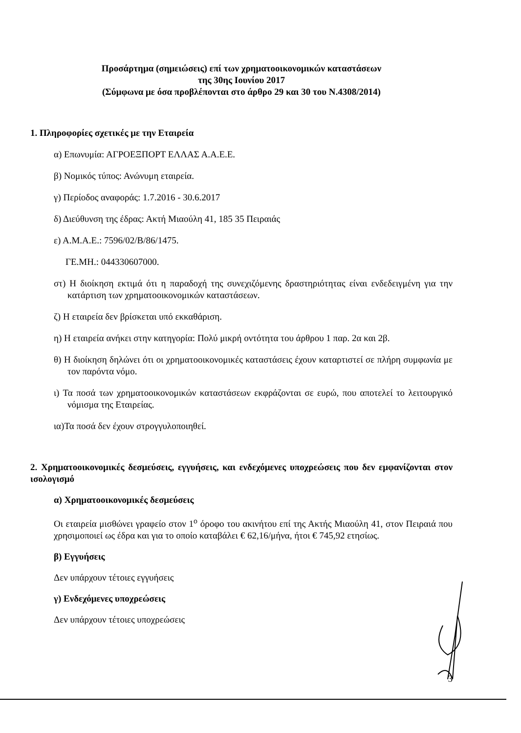Προσάρτημα (σημειώσεις) επί των χρηματοοικονομικών καταστάσεων
της 30ης Ιουνίου 2017
(Σύμφωνα με όσα προβλέπονται στο άρθρο 29 και 30 του Ν.4308/2014)
1. Πληροφορίες σχετικές με την Εταιρεία
α) Επωνυμία: ΑΓΡΟΕΞΠΟΡΤ ΕΛΛΑΣ Α.Α.Ε.Ε.
β) Νομικός τύπος: Ανώνυμη εταιρεία.
γ) Περίοδος αναφοράς: 1.7.2016 - 30.6.2017
δ) Διεύθυνση της έδρας: Ακτή Μιαούλη 41, 185 35 Πειραιάς
ε) Α.Μ.Α.Ε.: 7596/02/Β/86/1475.
ΓΕ.ΜΗ.: 044330607000.
στ) Η διοίκηση εκτιμά ότι η παραδοχή της συνεχιζόμενης δραστηριότητας είναι ενδεδειγμένη για την κατάρτιση των χρηματοοικονομικών καταστάσεων.
ζ) Η εταιρεία δεν βρίσκεται υπό εκκαθάριση.
η) Η εταιρεία ανήκει στην κατηγορία: Πολύ μικρή οντότητα του άρθρου 1 παρ. 2α και 2β.
θ) Η διοίκηση δηλώνει ότι οι χρηματοοικονομικές καταστάσεις έχουν καταρτιστεί σε πλήρη συμφωνία με τον παρόντα νόμο.
ι) Τα ποσά των χρηματοοικονομικών καταστάσεων εκφράζονται σε ευρώ, που αποτελεί το λειτουργικό νόμισμα της Εταιρείας.
ια)Τα ποσά δεν έχουν στρογγυλοποιηθεί.
2. Χρηματοοικονομικές δεσμεύσεις, εγγυήσεις, και ενδεχόμενες υποχρεώσεις που δεν εμφανίζονται στον ισολογισμό
α) Χρηματοοικονομικές δεσμεύσεις
Οι εταιρεία μισθώνει γραφείο στον 1<sup>ο</sup> όροφο του ακινήτου επί της Ακτής Μιαούλη 41, στον Πειραιά που χρησιμοποιεί ως έδρα και για το οποίο καταβάλει € 62,16/μήνα, ήτοι € 745,92 ετησίως.
β) Εγγυήσεις
Δεν υπάρχουν τέτοιες εγγυήσεις
γ) Ενδεχόμενες υποχρεώσεις
Δεν υπάρχουν τέτοιες υποχρεώσεις
3